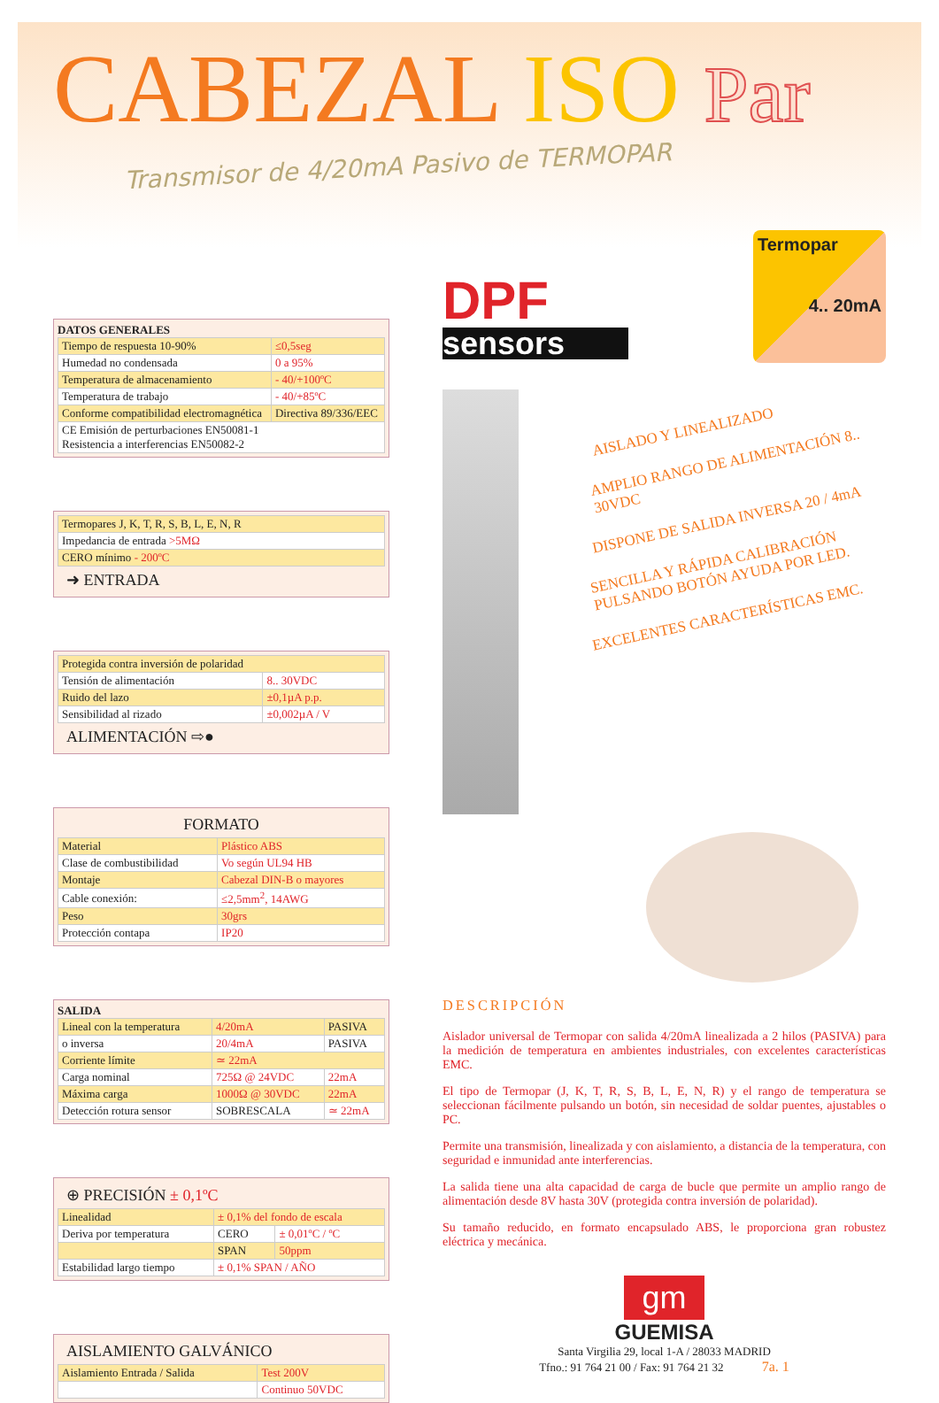CABEZAL ISO Par
Transmisor de 4/20mA Pasivo de TERMOPAR
DATOS GENERALES
| Tiempo de respuesta 10-90% | ≤0,5seg |
| Humedad no condensada | 0 a 95% |
| Temperatura de almacenamiento | - 40/+100ºC |
| Temperatura de trabajo | - 40/+85ºC |
| Conforme compatibilidad electromagnética | Directiva 89/336/EEC |
| CE Emisión de perturbaciones EN50081-1 Resistencia a interferencias EN50082-2 | |
| Termopares J, K, T, R, S, B, L, E, N, R |
| Impedancia de entrada >5MΩ |
| CERO mínimo - 200ºC |
➜ ENTRADA
| Protegida contra inversión de polaridad | |
| Tensión de alimentación | 8.. 30VDC |
| Ruido del lazo | ±0,1µA p.p. |
| Sensibilidad al rizado | ±0,002µA / V |
ALIMENTACIÓN ⇨●
FORMATO
| Material | Plástico ABS |
| Clase de combustibilidad | Vo según UL94 HB |
| Montaje | Cabezal DIN-B o mayores |
| Cable conexión: | ≤2,5mm<sup>2</sup>, 14AWG |
| Peso | 30grs |
| Protección contapa | IP20 |
SALIDA
| Lineal con la temperatura | 4/20mA | PASIVA |
| o inversa | 20/4mA | PASIVA |
| Corriente límite | ≃ 22mA | |
| Carga nominal | 725Ω @ 24VDC | 22mA |
| Máxima carga | 1000Ω @ 30VDC | 22mA |
| Detección rotura sensor | SOBRESCALA | ≃ 22mA |
⊕ PRECISIÓN ± 0,1ºC
| Linealidad | ± 0,1% del fondo de escala | |
| Deriva por temperatura | CERO | ± 0,01ºC / ºC |
| | SPAN | 50ppm |
| Estabilidad largo tiempo | ± 0,1% SPAN / AÑO | |
AISLAMIENTO GALVÁNICO
| Aislamiento Entrada / Salida | Test 200V |
| | Continuo 50VDC |
DPF
sensors
Termopar
4.. 20mA
AISLADO Y LINEALIZADO
AMPLIO RANGO DE ALIMENTACIÓN 8.. 30VDC
DISPONE DE SALIDA INVERSA 20 / 4mA
SENCILLA Y RÁPIDA CALIBRACIÓN PULSANDO BOTÓN AYUDA POR LED.
EXCELENTES CARACTERÍSTICAS EMC.
DESCRIPCIÓN
Aislador universal de Termopar con salida 4/20mA linealizada a 2 hilos (PASIVA) para la medición de temperatura en ambientes industriales, con excelentes características EMC.
El tipo de Termopar (J, K, T, R, S, B, L, E, N, R) y el rango de temperatura se seleccionan fácilmente pulsando un botón, sin necesidad de soldar puentes, ajustables o PC.
Permite una transmisión, linealizada y con aislamiento, a distancia de la temperatura, con seguridad e inmunidad ante interferencias.
La salida tiene una alta capacidad de carga de bucle que permite un amplio rango de alimentación desde 8V hasta 30V (protegida contra inversión de polaridad).
Su tamaño reducido, en formato encapsulado ABS, le proporciona gran robustez eléctrica y mecánica.
gm
GUEMISA
Santa Virgilia 29, local 1-A / 28033 MADRID
Tfno.: 91 764 21 00 / Fax: 91 764 21 32 7a. 1